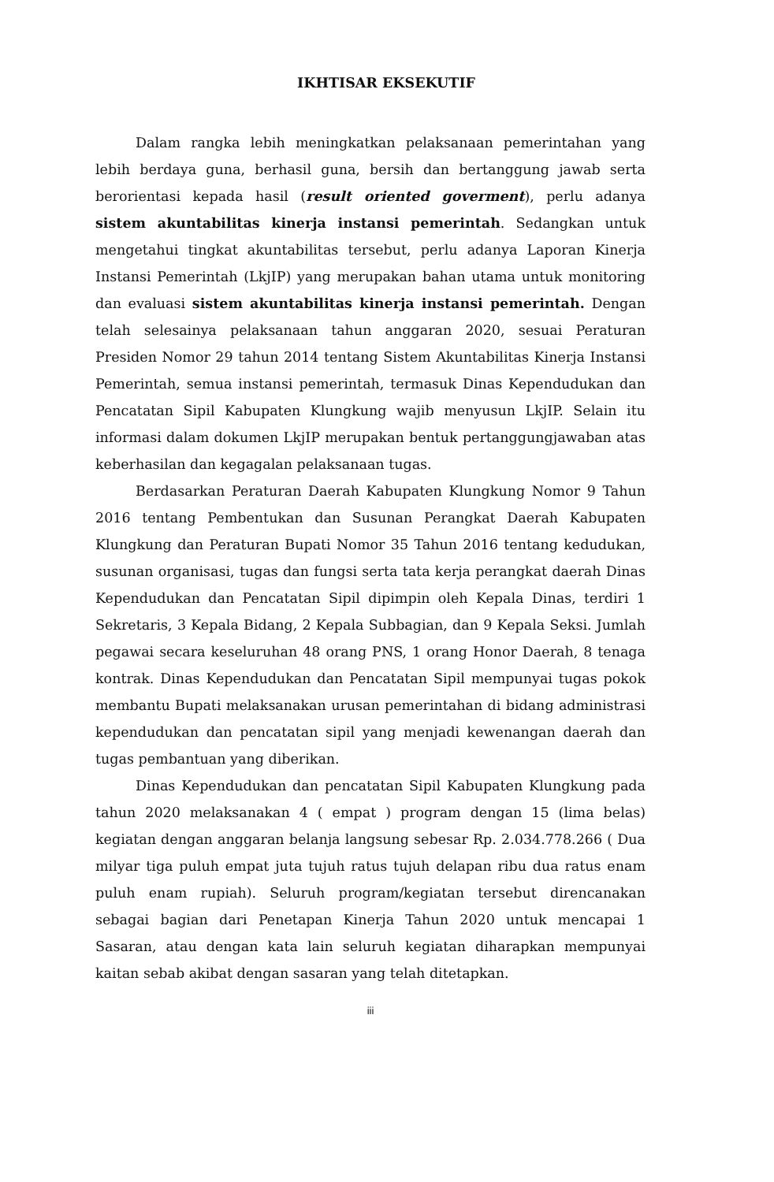IKHTISAR EKSEKUTIF
Dalam rangka lebih meningkatkan pelaksanaan pemerintahan yang lebih berdaya guna, berhasil guna, bersih dan bertanggung jawab serta berorientasi kepada hasil (result oriented goverment), perlu adanya sistem akuntabilitas kinerja instansi pemerintah. Sedangkan untuk mengetahui tingkat akuntabilitas tersebut, perlu adanya Laporan Kinerja Instansi Pemerintah (LkjIP) yang merupakan bahan utama untuk monitoring dan evaluasi sistem akuntabilitas kinerja instansi pemerintah. Dengan telah selesainya pelaksanaan tahun anggaran 2020, sesuai Peraturan Presiden Nomor 29 tahun 2014 tentang Sistem Akuntabilitas Kinerja Instansi Pemerintah, semua instansi pemerintah, termasuk Dinas Kependudukan dan Pencatatan Sipil Kabupaten Klungkung wajib menyusun LkjIP. Selain itu informasi dalam dokumen LkjIP merupakan bentuk pertanggungjawaban atas keberhasilan dan kegagalan pelaksanaan tugas.
Berdasarkan Peraturan Daerah Kabupaten Klungkung Nomor 9 Tahun 2016 tentang Pembentukan dan Susunan Perangkat Daerah Kabupaten Klungkung dan Peraturan Bupati Nomor 35 Tahun 2016 tentang kedudukan, susunan organisasi, tugas dan fungsi serta tata kerja perangkat daerah Dinas Kependudukan dan Pencatatan Sipil dipimpin oleh Kepala Dinas, terdiri 1 Sekretaris, 3 Kepala Bidang, 2 Kepala Subbagian, dan 9 Kepala Seksi. Jumlah pegawai secara keseluruhan 48 orang PNS, 1 orang Honor Daerah, 8 tenaga kontrak. Dinas Kependudukan dan Pencatatan Sipil mempunyai tugas pokok membantu Bupati melaksanakan urusan pemerintahan di bidang administrasi kependudukan dan pencatatan sipil yang menjadi kewenangan daerah dan tugas pembantuan yang diberikan.
Dinas Kependudukan dan pencatatan Sipil Kabupaten Klungkung pada tahun 2020 melaksanakan 4 ( empat ) program dengan 15 (lima belas) kegiatan dengan anggaran belanja langsung sebesar Rp. 2.034.778.266 ( Dua milyar tiga puluh empat juta tujuh ratus tujuh delapan ribu dua ratus enam puluh enam rupiah). Seluruh program/kegiatan tersebut direncanakan sebagai bagian dari Penetapan Kinerja Tahun 2020 untuk mencapai 1 Sasaran, atau dengan kata lain seluruh kegiatan diharapkan mempunyai kaitan sebab akibat dengan sasaran yang telah ditetapkan.
iii